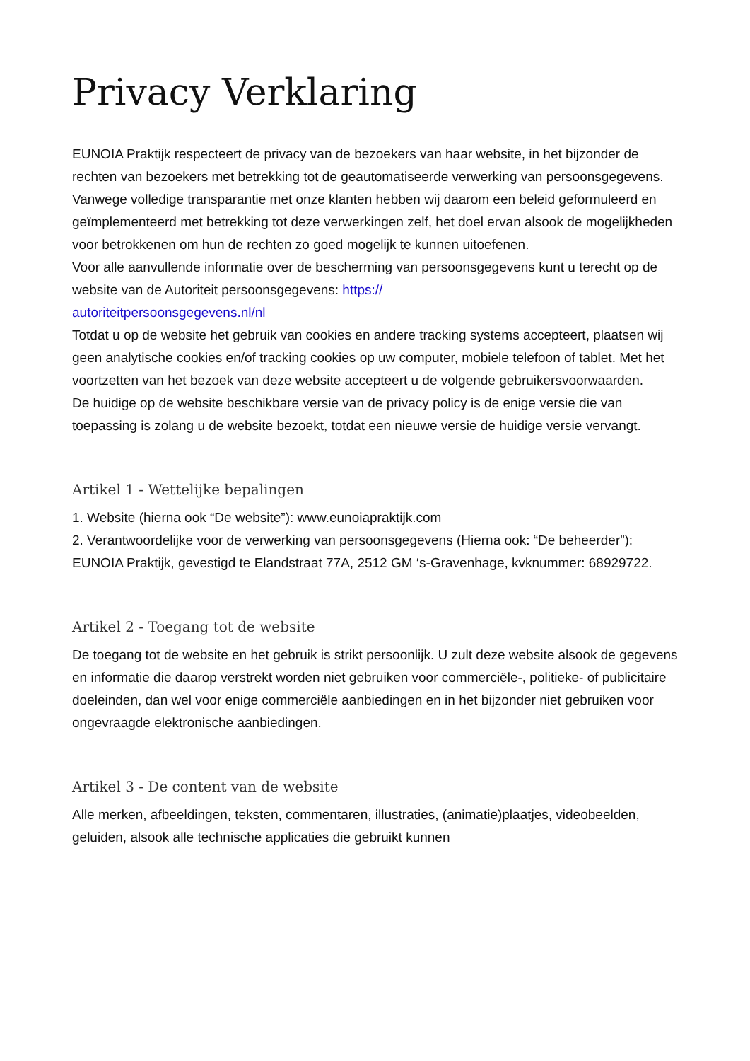Privacy Verklaring
EUNOIA Praktijk respecteert de privacy van de bezoekers van haar website, in het bijzonder de rechten van bezoekers met betrekking tot de geautomatiseerde verwerking van persoonsgegevens.
Vanwege volledige transparantie met onze klanten hebben wij daarom een beleid geformuleerd en geïmplementeerd met betrekking tot deze verwerkingen zelf, het doel ervan alsook de mogelijkheden voor betrokkenen om hun de rechten zo goed mogelijk te kunnen uitoefenen.
Voor alle aanvullende informatie over de bescherming van persoonsgegevens kunt u terecht op de website van de Autoriteit persoonsgegevens: https://
autoriteitpersoonsgegevens.nl/nl
Totdat u op de website het gebruik van cookies en andere tracking systems accepteert, plaatsen wij geen analytische cookies en/of tracking cookies op uw computer, mobiele telefoon of tablet. Met het voortzetten van het bezoek van deze website accepteert u de volgende gebruikersvoorwaarden.
De huidige op de website beschikbare versie van de privacy policy is de enige versie die van toepassing is zolang u de website bezoekt, totdat een nieuwe versie de huidige versie vervangt.
Artikel 1 - Wettelijke bepalingen
1. Website (hierna ook “De website”): www.eunoiapraktijk.com
2. Verantwoordelijke voor de verwerking van persoonsgegevens (Hierna ook: “De beheerder”): EUNOIA Praktijk, gevestigd te Elandstraat 77A, 2512 GM ‘s-Gravenhage, kvknummer: 68929722.
Artikel 2 - Toegang tot de website
De toegang tot de website en het gebruik is strikt persoonlijk. U zult deze website alsook de gegevens en informatie die daarop verstrekt worden niet gebruiken voor commerciële-, politieke- of publicitaire doeleinden, dan wel voor enige commerciële aanbiedingen en in het bijzonder niet gebruiken voor ongevraagde elektronische aanbiedingen.
Artikel 3 - De content van de website
Alle merken, afbeeldingen, teksten, commentaren, illustraties, (animatie)plaatjes, videobeelden, geluiden, alsook alle technische applicaties die gebruikt kunnen